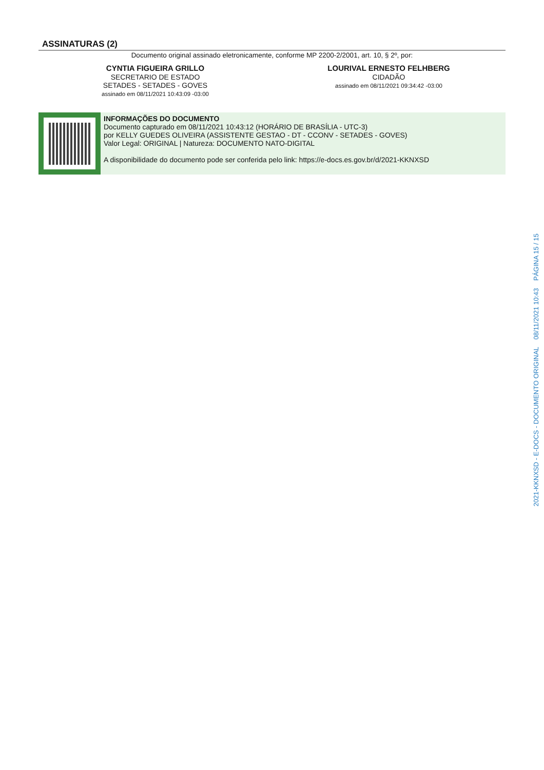ASSINATURAS (2)
Documento original assinado eletronicamente, conforme MP 2200-2/2001, art. 10, § 2º, por:
CYNTIA FIGUEIRA GRILLO
SECRETARIO DE ESTADO
SETADES - SETADES - GOVES
assinado em 08/11/2021 10:43:09 -03:00
LOURIVAL ERNESTO FELHBERG
CIDADÃO
assinado em 08/11/2021 09:34:42 -03:00
INFORMAÇÕES DO DOCUMENTO
Documento capturado em 08/11/2021 10:43:12 (HORÁRIO DE BRASÍLIA - UTC-3)
por KELLY GUEDES OLIVEIRA (ASSISTENTE GESTAO - DT - CCONV - SETADES - GOVES)
Valor Legal: ORIGINAL | Natureza: DOCUMENTO NATO-DIGITAL
A disponibilidade do documento pode ser conferida pelo link: https://e-docs.es.gov.br/d/2021-KKNXSD
2021-KKNXSD - E-DOCS - DOCUMENTO ORIGINAL 08/11/2021 10:43 PÁGINA 15 / 15